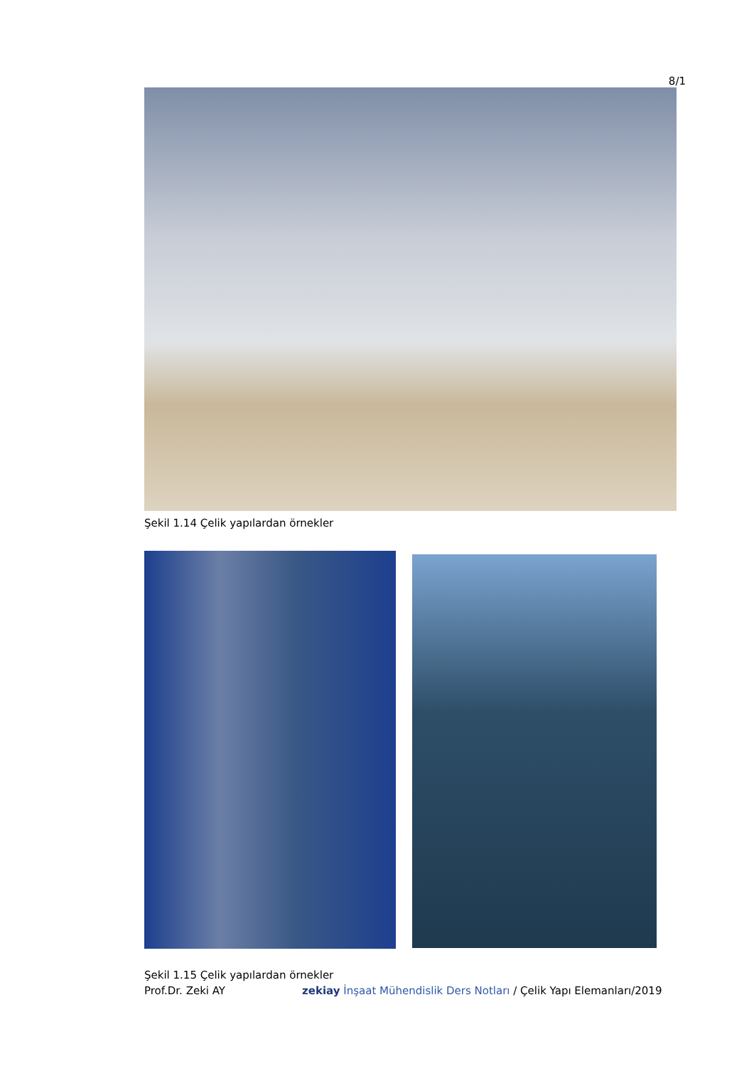8/1
Şekil 1.14 Çelik yapılardan örnekler
Şekil 1.15 Çelik yapılardan örnekler
Prof.Dr. Zeki AY zekiay İnşaat Mühendislik Ders Notları / Çelik Yapı Elemanları/2019